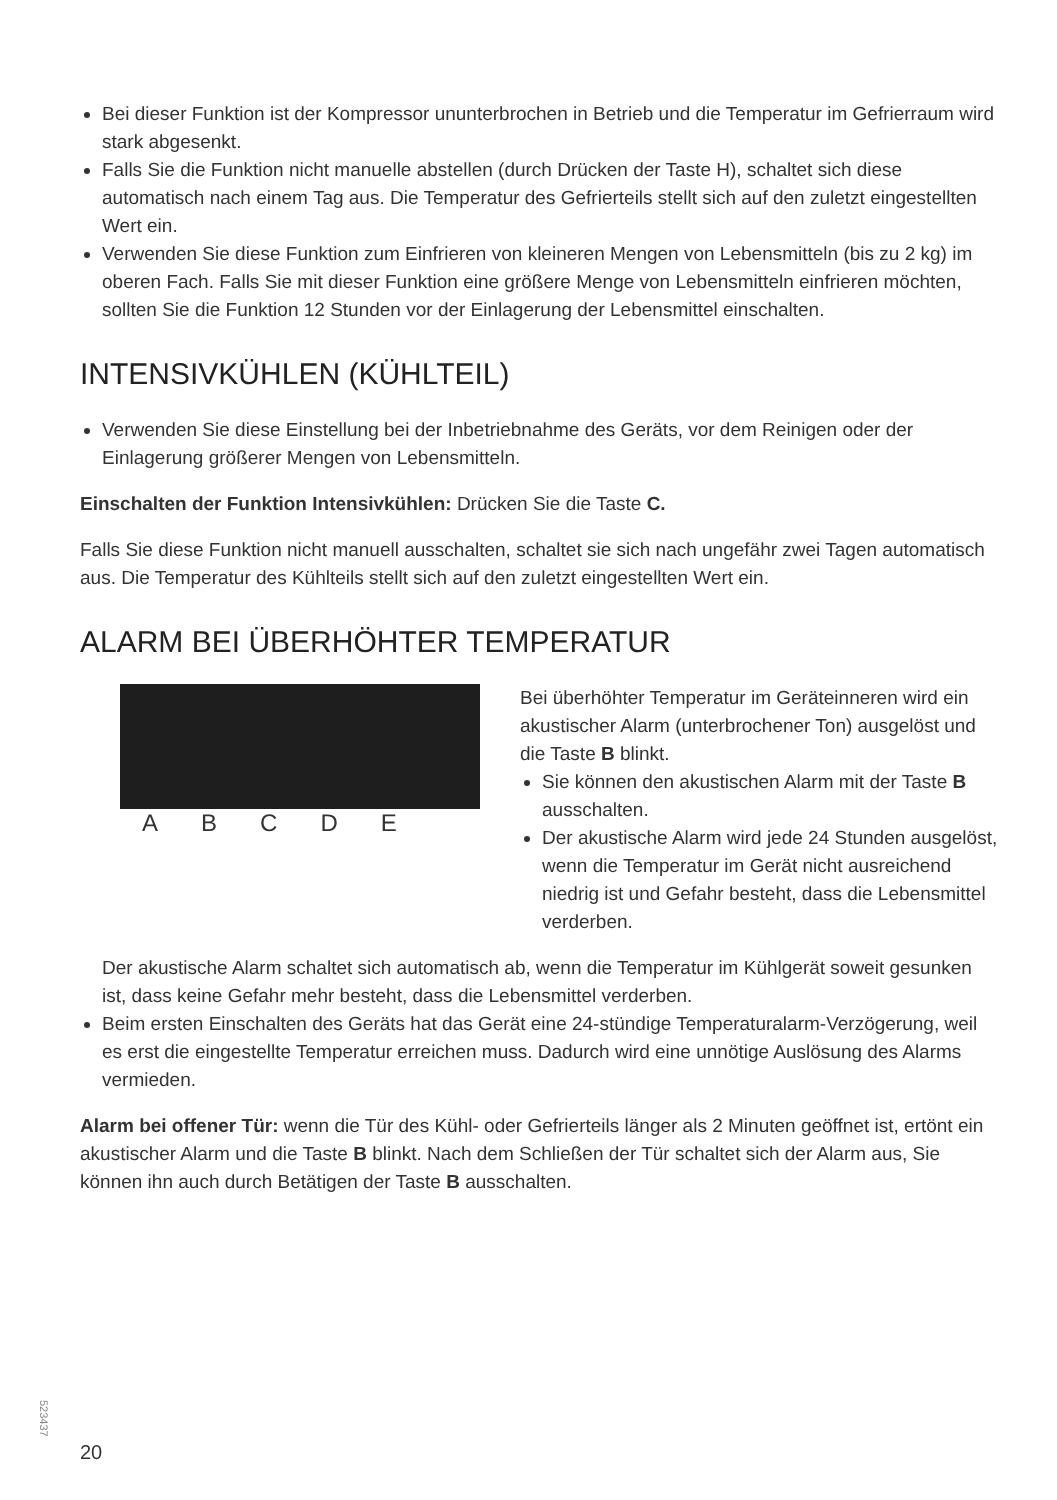Bei dieser Funktion ist der Kompressor ununterbrochen in Betrieb und die Temperatur im Gefrierraum wird stark abgesenkt.
Falls Sie die Funktion nicht manuelle abstellen (durch Drücken der Taste H), schaltet sich diese automatisch nach einem Tag aus. Die Temperatur des Gefrierteils stellt sich auf den zuletzt eingestellten Wert ein.
Verwenden Sie diese Funktion zum Einfrieren von kleineren Mengen von Lebensmitteln (bis zu 2 kg) im oberen Fach. Falls Sie mit dieser Funktion eine größere Menge von Lebensmitteln einfrieren möchten, sollten Sie die Funktion 12 Stunden vor der Einlagerung der Lebensmittel einschalten.
INTENSIVKÜHLEN (KÜHLTEIL)
Verwenden Sie diese Einstellung bei der Inbetriebnahme des Geräts, vor dem Reinigen oder der Einlagerung größerer Mengen von Lebensmitteln.
Einschalten der Funktion Intensivkühlen: Drücken Sie die Taste C.
Falls Sie diese Funktion nicht manuell ausschalten, schaltet sie sich nach ungefähr zwei Tagen automatisch aus. Die Temperatur des Kühlteils stellt sich auf den zuletzt eingestellten Wert ein.
ALARM BEI ÜBERHÖHTER TEMPERATUR
A B C D E
Bei überhöhter Temperatur im Geräteinneren wird ein akustischer Alarm (unterbrochener Ton) ausgelöst und die Taste B blinkt.
Sie können den akustischen Alarm mit der Taste B ausschalten.
Der akustische Alarm wird jede 24 Stunden ausgelöst, wenn die Temperatur im Gerät nicht ausreichend niedrig ist und Gefahr besteht, dass die Lebensmittel verderben.
Der akustische Alarm schaltet sich automatisch ab, wenn die Temperatur im Kühlgerät soweit gesunken ist, dass keine Gefahr mehr besteht, dass die Lebensmittel verderben.
Beim ersten Einschalten des Geräts hat das Gerät eine 24-stündige Temperaturalarm-Verzögerung, weil es erst die eingestellte Temperatur erreichen muss. Dadurch wird eine unnötige Auslösung des Alarms vermieden.
Alarm bei offener Tür: wenn die Tür des Kühl- oder Gefrierteils länger als 2 Minuten geöffnet ist, ertönt ein akustischer Alarm und die Taste B blinkt. Nach dem Schließen der Tür schaltet sich der Alarm aus, Sie können ihn auch durch Betätigen der Taste B ausschalten.
523437
20